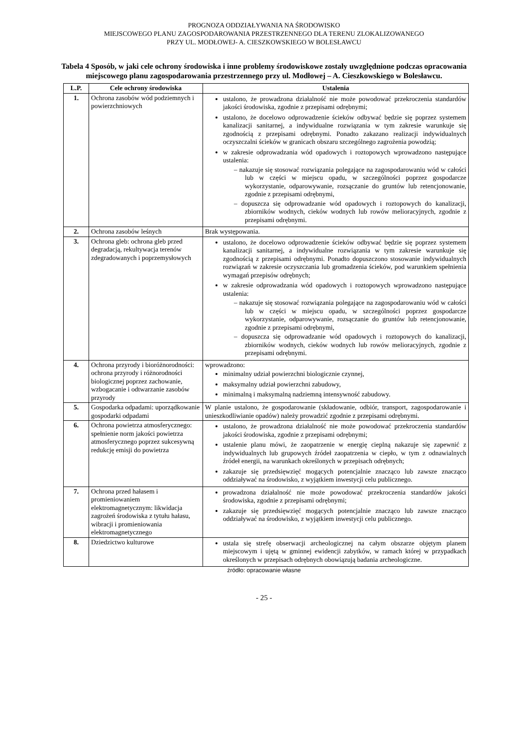PROGNOZA ODDZIAŁYWANIA NA ŚRODOWISKO
MIEJSCOWEGO PLANU ZAGOSPODAROWANIA PRZESTRZENNEGO DLA TERENU ZLOKALIZOWANEGO
PRZY UL. MODŁOWEJ- A. CIESZKOWSKIEGO W BOLESŁAWCU
Tabela 4 Sposób, w jaki cele ochrony środowiska i inne problemy środowiskowe zostały uwzględnione podczas opracowania miejscowego planu zagospodarowania przestrzennego przy ul. Modłowej – A. Cieszkowskiego w Bolesławcu.
| L.P. | Cele ochrony środowiska | Ustalenia |
| --- | --- | --- |
| 1. | Ochrona zasobów wód podziemnych i powierzchniowych | ustalono, że prowadzona działalność nie może powodować przekroczenia standardów jakości środowiska, zgodnie z przepisami odrębnymi; ustalono, że docelowo odprowadzenie ścieków odbywać będzie się poprzez systemem kanalizacji sanitarnej, a indywidualne rozwiązania w tym zakresie warunkuje się zgodnością z przepisami odrębnymi. Ponadto zakazano realizacji indywidualnych oczyszczalni ścieków w granicach obszaru szczególnego zagrożenia powodzią; w zakresie odprowadzania wód opadowych i roztopowych wprowadzono następujące ustalenia: – nakazuje się stosować rozwiązania polegające na zagospodarowaniu wód w całości lub w części w miejscu opadu, w szczególności poprzez gospodarcze wykorzystanie, odparowywanie, rozsączanie do gruntów lub retencjonowanie, zgodnie z przepisami odrębnymi, – dopuszcza się odprowadzanie wód opadowych i roztopowych do kanalizacji, zbiorników wodnych, cieków wodnych lub rowów melioracyjnych, zgodnie z przepisami odrębnymi. |
| 2. | Ochrona zasobów leśnych | Brak występowania. |
| 3. | Ochrona gleb: ochrona gleb przed degradacją, rekultywacja terenów zdegradowanych i poprzemysłowych | ustalono, że docelowo odprowadzenie ścieków odbywać będzie się poprzez systemem kanalizacji sanitarnej, a indywidualne rozwiązania w tym zakresie warunkuje się zgodnością z przepisami odrębnymi. Ponadto dopuszczono stosowanie indywidualnych rozwiązań w zakresie oczyszczania lub gromadzenia ścieków, pod warunkiem spełnienia wymagań przepisów odrębnych; w zakresie odprowadzania wód opadowych i roztopowych wprowadzono następujące ustalenia: – nakazuje się stosować rozwiązania polegające na zagospodarowaniu wód w całości lub w części w miejscu opadu, w szczególności poprzez gospodarcze wykorzystanie, odparowywanie, rozsączanie do gruntów lub retencjonowanie, zgodnie z przepisami odrębnymi, – dopuszcza się odprowadzanie wód opadowych i roztopowych do kanalizacji, zbiorników wodnych, cieków wodnych lub rowów melioracyjnych, zgodnie z przepisami odrębnymi. |
| 4. | Ochrona przyrody i bioróżnorodności: ochrona przyrody i różnorodności biologicznej poprzez zachowanie, wzbogacanie i odtwarzanie zasobów przyrody | wprowadzono: minimalny udział powierzchni biologicznie czynnej, maksymalny udział powierzchni zabudowy, minimalną i maksymalną nadziemną intensywność zabudowy. |
| 5. | Gospodarka odpadami: uporządkowanie gospodarki odpadami | W planie ustalono, że gospodarowanie (składowanie, odbiór, transport, zagospodarowanie i unieszkodliwianie opadów) należy prowadzić zgodnie z przepisami odrębnymi. |
| 6. | Ochrona powietrza atmosferycznego: spełnienie norm jakości powietrza atmosferycznego poprzez sukcesywną redukcję emisji do powietrza | ustalono, że prowadzona działalność nie może powodować przekroczenia standardów jakości środowiska, zgodnie z przepisami odrębnymi; ustalenie planu mówi, że zaopatrzenie w energię cieplną nakazuje się zapewnić z indywidualnych lub grupowych źródeł zaopatrzenia w ciepło, w tym z odnawialnych źródeł energii, na warunkach określonych w przepisach odrębnych; zakazuje się przedsięwzięć mogących potencjalnie znacząco lub zawsze znacząco oddziaływać na środowisko, z wyjątkiem inwestycji celu publicznego. |
| 7. | Ochrona przed hałasem i promieniowaniem elektromagnetycznym: likwidacja zagrożeń środowiska z tytułu hałasu, wibracji i promieniowania elektromagnetycznego | prowadzona działalność nie może powodować przekroczenia standardów jakości środowiska, zgodnie z przepisami odrębnymi; zakazuje się przedsięwzięć mogących potencjalnie znacząco lub zawsze znacząco oddziaływać na środowisko, z wyjątkiem inwestycji celu publicznego. |
| 8. | Dziedzictwo kulturowe | ustala się strefę obserwacji archeologicznej na całym obszarze objętym planem miejscowym i ujętą w gminnej ewidencji zabytków, w ramach której w przypadkach określonych w przepisach odrębnych obowiązują badania archeologiczne. |
źródło: opracowanie własne
- 25 -